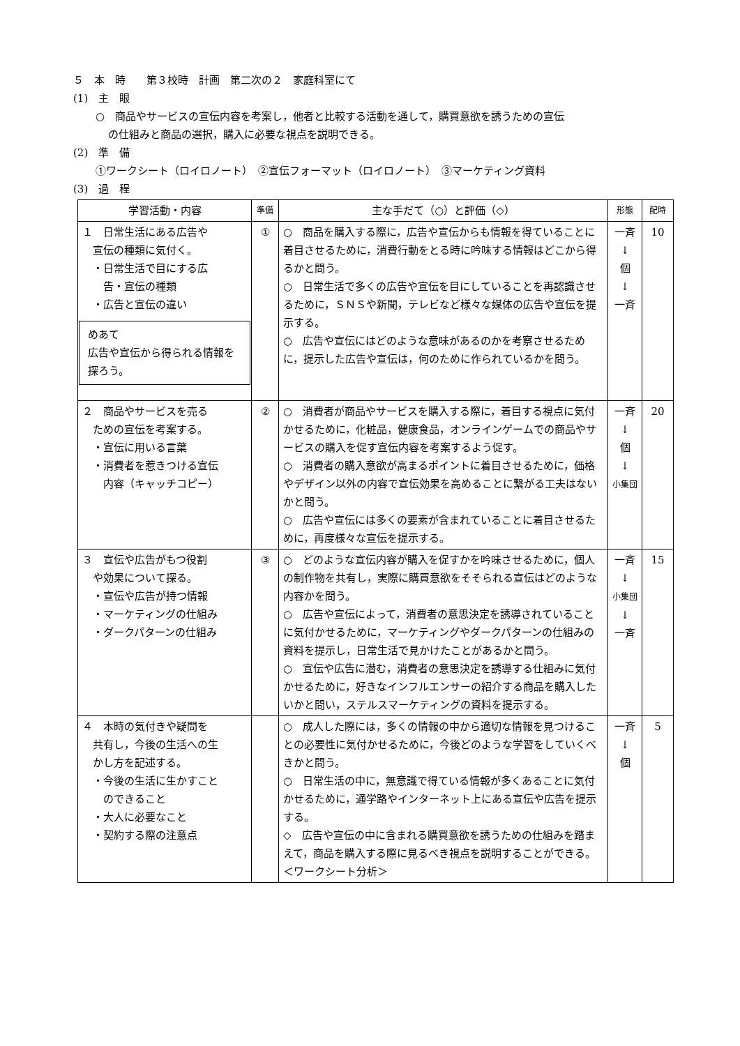５　本　時　　第３校時　計画　第二次の２　家庭科室にて
(1)　主　眼
○　商品やサービスの宣伝内容を考案し，他者と比較する活動を通して，購買意欲を誘うための宣伝
の仕組みと商品の選択，購入に必要な視点を説明できる。
(2)　準　備
①ワークシート（ロイロノート）　②宣伝フォーマット（ロイロノート）　③マーケティング資料
(3)　過　程
| 学習活動・内容 | 準備 | 主な手だて（○）と評価（◇） | 形態 | 配時 |
| --- | --- | --- | --- | --- |
| １ 日常生活にある広告や 宣伝の種類に気付く。 ・日常生活で目にする広 告・宣伝の種類 ・広告と宣伝の違い めあて 広告や宣伝から得られる情報を探ろう。 | ① | ○ 商品を購入する際に，広告や宣伝からも情報を得ていることに着目させるために，消費行動をとる時に吟味する情報はどこから得るかと問う。 ○ 日常生活で多くの広告や宣伝を目にしていることを再認識させるために，ＳＮＳや新聞，テレビなど様々な媒体の広告や宣伝を提示する。 ○ 広告や宣伝にはどのような意味があるのかを考察させるために，提示した広告や宣伝は，何のために作られているかを問う。 | 一斉 ↓ 個 ↓ 一斉 | 10 |
| ２ 商品やサービスを売る ための宣伝を考案する。 ・宣伝に用いる言葉 ・消費者を惹きつける宣伝 内容（キャッチコピー） | ② | ○ 消費者が商品やサービスを購入する際に，着目する視点に気付かせるために，化粧品，健康食品，オンラインゲームでの商品やサービスの購入を促す宣伝内容を考案するよう促す。 ○ 消費者の購入意欲が高まるポイントに着目させるために，価格やデザイン以外の内容で宣伝効果を高めることに繋がる工夫はないかと問う。 ○ 広告や宣伝には多くの要素が含まれていることに着目させるために，再度様々な宣伝を提示する。 | 一斉 ↓ 個 ↓ 小集団 | 20 |
| ３ 宣伝や広告がもつ役割 や効果について探る。 ・宣伝や広告が持つ情報 ・マーケティングの仕組み ・ダークパターンの仕組み | ③ | ○ どのような宣伝内容が購入を促すかを吟味させるために，個人の制作物を共有し，実際に購買意欲をそそられる宣伝はどのような内容かを問う。 ○ 広告や宣伝によって，消費者の意思決定を誘導されていることに気付かせるために，マーケティングやダークパターンの仕組みの資料を提示し，日常生活で見かけたことがあるかと問う。 ○ 宣伝や広告に潜む，消費者の意思決定を誘導する仕組みに気付かせるために，好きなインフルエンサーの紹介する商品を購入したいかと問い，ステルスマーケティングの資料を提示する。 | 一斉 ↓ 小集団 ↓ 一斉 | 15 |
| ４ 本時の気付きや疑問を 共有し，今後の生活への生 かし方を記述する。 ・今後の生活に生かすこと のできること ・大人に必要なこと ・契約する際の注意点 | | ○ 成人した際には，多くの情報の中から適切な情報を見つけることの必要性に気付かせるために，今後どのような学習をしていくべきかと問う。 ○ 日常生活の中に，無意識で得ている情報が多くあることに気付かせるために，通学路やインターネット上にある宣伝や広告を提示する。 ◇ 広告や宣伝の中に含まれる購買意欲を誘うための仕組みを踏まえて，商品を購入する際に見るべき視点を説明することができる。＜ワークシート分析＞ | 一斉 ↓ 個 | 5 |